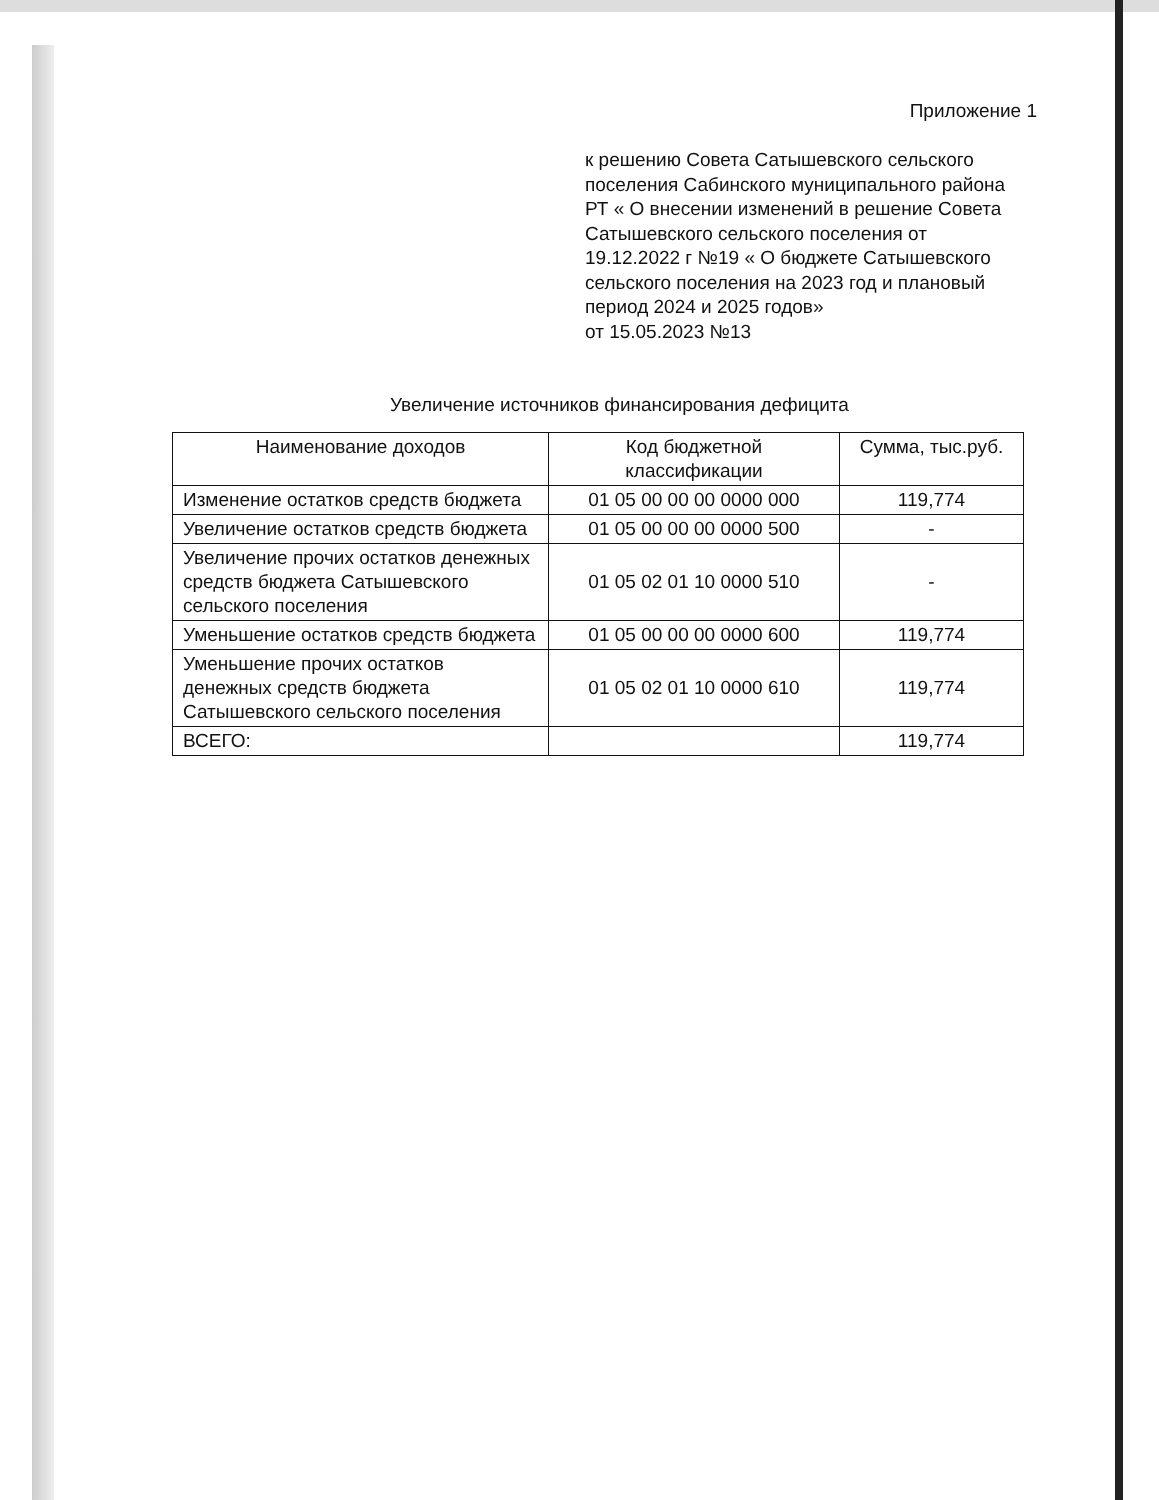Приложение 1
к решению Совета Сатышевского сельского поселения Сабинского муниципального района РТ « О внесении изменений в решение Совета Сатышевского сельского поселения от 19.12.2022 г №19 « О бюджете Сатышевского сельского поселения на 2023 год и плановый период 2024 и 2025 годов»
от 15.05.2023 №13
Увеличение источников финансирования дефицита
| Наименование доходов | Код бюджетной классификации | Сумма, тыс.руб. |
| --- | --- | --- |
| Изменение остатков средств бюджета | 01 05 00 00 00 0000 000 | 119,774 |
| Увеличение остатков средств бюджета | 01 05 00 00 00 0000 500 | - |
| Увеличение прочих остатков денежных средств бюджета Сатышевского сельского поселения | 01 05 02 01 10 0000 510 | - |
| Уменьшение остатков средств бюджета | 01 05 00 00 00 0000 600 | 119,774 |
| Уменьшение прочих остатков денежных средств бюджета Сатышевского сельского поселения | 01 05 02 01 10 0000 610 | 119,774 |
| ВСЕГО: | | 119,774 |